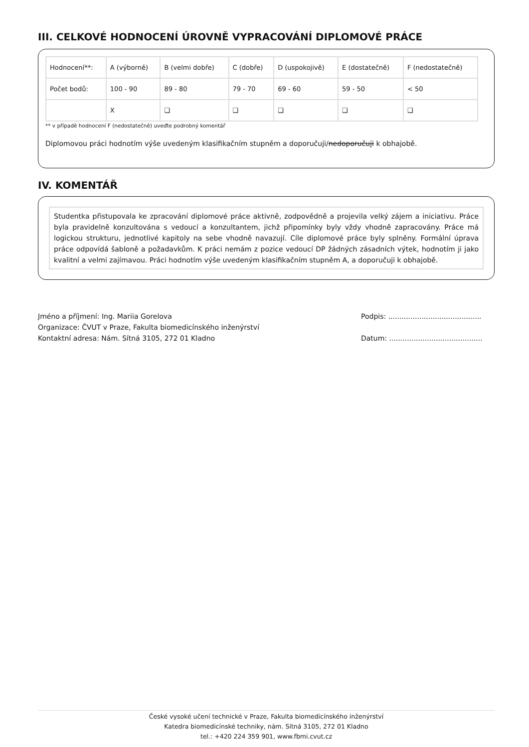III. CELKOVÉ HODNOCENÍ ÚROVNĚ VYPRACOVÁNÍ DIPLOMOVÉ PRÁCE
| Hodnocení**: | A (výborně) | B (velmi dobře) | C (dobře) | D (uspokojivě) | E (dostatečně) | F (nedostatečně) |
| Počet bodů: | 100 - 90 | 89 - 80 | 79 - 70 | 69 - 60 | 59 - 50 | < 50 |
| | X | ❑ | ❑ | ❑ | ❑ | ❑ |
** v případě hodnocení F (nedostatečně) uveďte podrobný komentář
Diplomovou práci hodnotím výše uvedeným klasifikačním stupněm a doporučuji/nedoporučuji k obhajobě.
IV. KOMENTÁŘ
Studentka přistupovala ke zpracování diplomové práce aktivně, zodpovědně a projevila velký zájem a iniciativu. Práce byla pravidelně konzultována s vedoucí a konzultantem, jichž připomínky byly vždy vhodně zapracovány. Práce má logickou strukturu, jednotlivé kapitoly na sebe vhodně navazují. Cíle diplomové práce byly splněny. Formální úprava práce odpovídá šabloně a požadavkům. K práci nemám z pozice vedoucí DP žádných zásadních výtek, hodnotím ji jako kvalitní a velmi zajímavou. Práci hodnotím výše uvedeným klasifikačním stupněm A, a doporučuji k obhajobě.
Jméno a příjmení: Ing. Mariia Gorelova
Organizace: ČVUT v Praze, Fakulta biomedicínského inženýrství
Kontaktní adresa: Nám. Sítná 3105, 272 01 Kladno
Podpis: ..........................................
Datum: ..........................................
České vysoké učení technické v Praze, Fakulta biomedicínského inženýrství
Katedra biomedicínské techniky, nám. Sítná 3105, 272 01 Kladno
tel.: +420 224 359 901, www.fbmi.cvut.cz